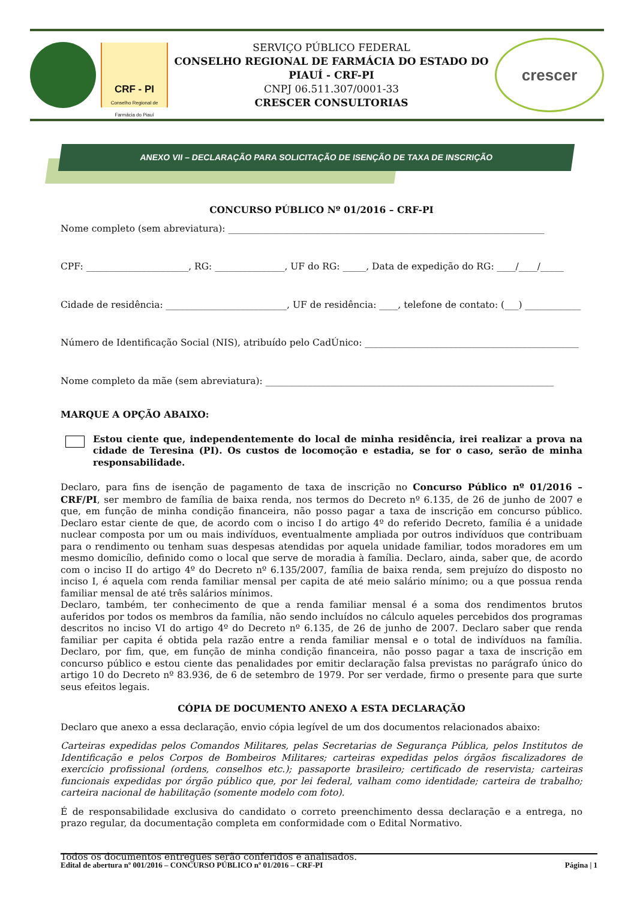CRF - PI
Conselho Regional de Farmácia do Piauí
SERVIÇO PÚBLICO FEDERAL
CONSELHO REGIONAL DE FARMÁCIA DO ESTADO DO PIAUÍ - CRF-PI
CNPJ 06.511.307/0001-33
CRESCER CONSULTORIAS
crescer
ANEXO VII – DECLARAÇÃO PARA SOLICITAÇÃO DE ISENÇÃO DE TAXA DE INSCRIÇÃO
CONCURSO PÚBLICO Nº 01/2016 – CRF-PI
Nome completo (sem abreviatura): ____________________________________________________________________
CPF: ______________________, RG: _______________, UF do RG: _____, Data de expedição do RG: ____/____/_____
Cidade de residência: __________________________, UF de residência: ____, telefone de contato: (___) ____________
Número de Identificação Social (NIS), atribuído pelo CadÚnico: ______________________________________________
Nome completo da mãe (sem abreviatura): ______________________________________________________________
MARQUE A OPÇÃO ABAIXO:
Estou ciente que, independentemente do local de minha residência, irei realizar a prova na cidade de Teresina (PI). Os custos de locomoção e estadia, se for o caso, serão de minha responsabilidade.
Declaro, para fins de isenção de pagamento de taxa de inscrição no Concurso Público nº 01/2016 – CRF/PI, ser membro de família de baixa renda, nos termos do Decreto nº 6.135, de 26 de junho de 2007 e que, em função de minha condição financeira, não posso pagar a taxa de inscrição em concurso público. Declaro estar ciente de que, de acordo com o inciso I do artigo 4º do referido Decreto, família é a unidade nuclear composta por um ou mais indivíduos, eventualmente ampliada por outros indivíduos que contribuam para o rendimento ou tenham suas despesas atendidas por aquela unidade familiar, todos moradores em um mesmo domicílio, definido como o local que serve de moradia à família. Declaro, ainda, saber que, de acordo com o inciso II do artigo 4º do Decreto nº 6.135/2007, família de baixa renda, sem prejuízo do disposto no inciso I, é aquela com renda familiar mensal per capita de até meio salário mínimo; ou a que possua renda familiar mensal de até três salários mínimos.
Declaro, também, ter conhecimento de que a renda familiar mensal é a soma dos rendimentos brutos auferidos por todos os membros da família, não sendo incluídos no cálculo aqueles percebidos dos programas descritos no inciso VI do artigo 4º do Decreto nº 6.135, de 26 de junho de 2007. Declaro saber que renda familiar per capita é obtida pela razão entre a renda familiar mensal e o total de indivíduos na família. Declaro, por fim, que, em função de minha condição financeira, não posso pagar a taxa de inscrição em concurso público e estou ciente das penalidades por emitir declaração falsa previstas no parágrafo único do artigo 10 do Decreto nº 83.936, de 6 de setembro de 1979. Por ser verdade, firmo o presente para que surte seus efeitos legais.
CÓPIA DE DOCUMENTO ANEXO A ESTA DECLARAÇÃO
Declaro que anexo a essa declaração, envio cópia legível de um dos documentos relacionados abaixo:
Carteiras expedidas pelos Comandos Militares, pelas Secretarias de Segurança Pública, pelos Institutos de Identificação e pelos Corpos de Bombeiros Militares; carteiras expedidas pelos órgãos fiscalizadores de exercício profissional (ordens, conselhos etc.); passaporte brasileiro; certificado de reservista; carteiras funcionais expedidas por órgão público que, por lei federal, valham como identidade; carteira de trabalho; carteira nacional de habilitação (somente modelo com foto).
É de responsabilidade exclusiva do candidato o correto preenchimento dessa declaração e a entrega, no prazo regular, da documentação completa em conformidade com o Edital Normativo.
Todos os documentos entregues serão conferidos e analisados.
Edital de abertura nº 001/2016 – CONCURSO PÚBLICO nº 01/2016 – CRF-PI Página | 1